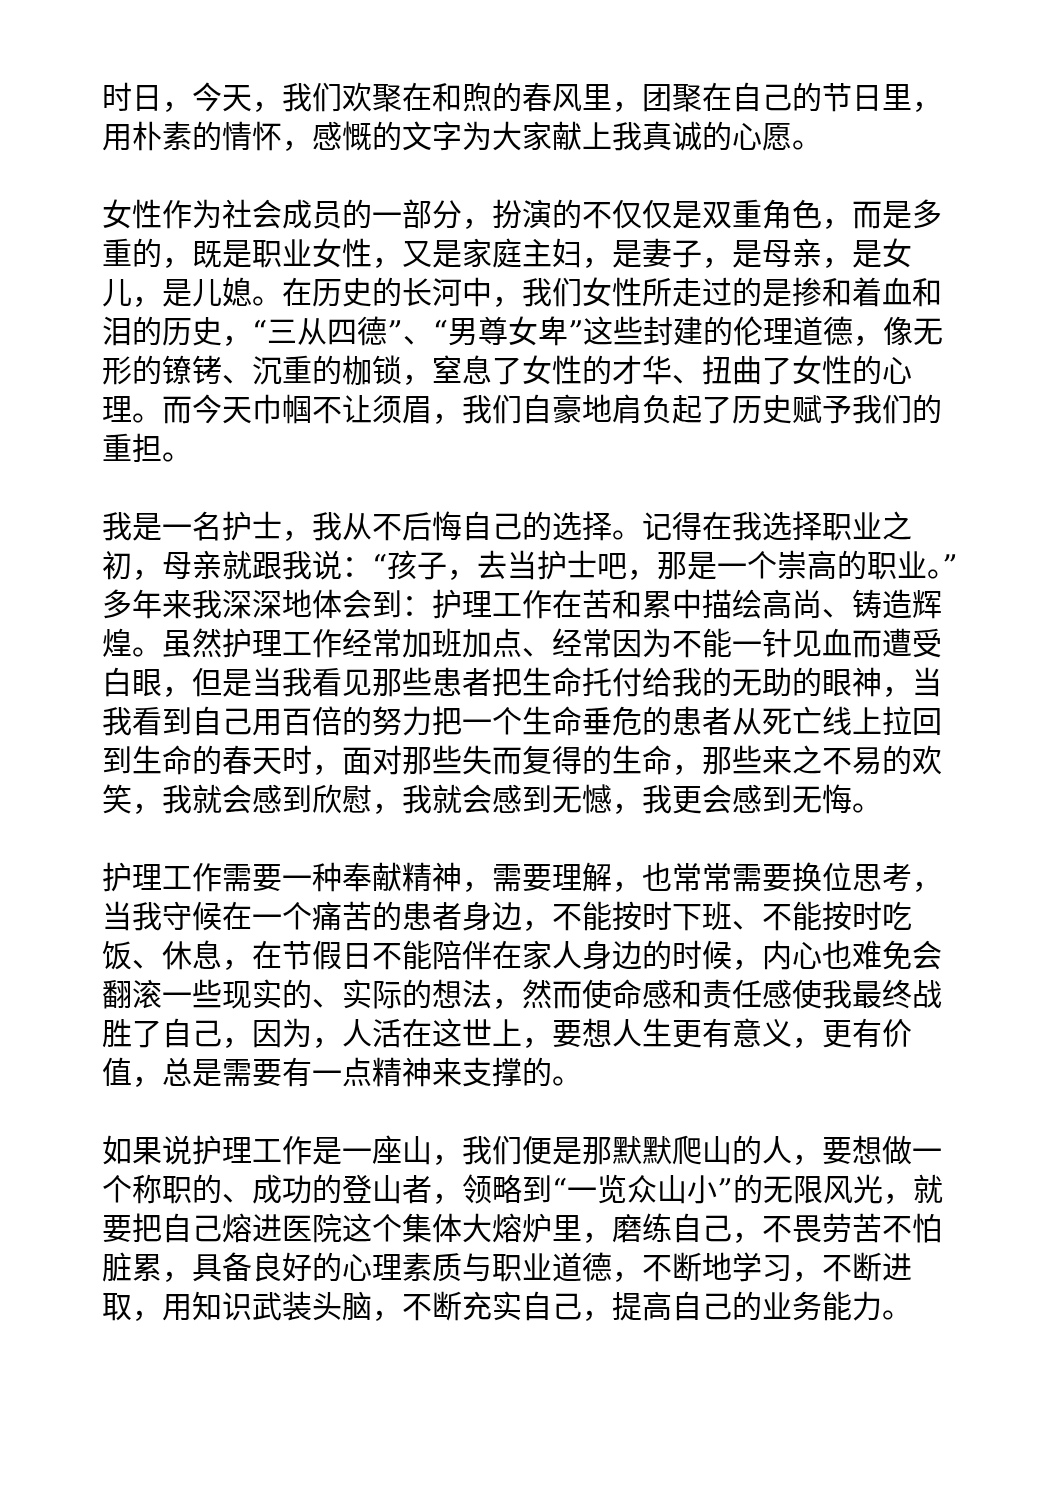时日，今天，我们欢聚在和煦的春风里，团聚在自己的节日里，用朴素的情怀，感慨的文字为大家献上我真诚的心愿。
女性作为社会成员的一部分，扮演的不仅仅是双重角色，而是多重的，既是职业女性，又是家庭主妇，是妻子，是母亲，是女儿，是儿媳。在历史的长河中，我们女性所走过的是掺和着血和泪的历史，“三从四德”、“男尊女卑”这些封建的伦理道德，像无形的镣铐、沉重的枷锁，窒息了女性的才华、扭曲了女性的心理。而今天巾帼不让须眉，我们自豪地肩负起了历史赋予我们的重担。
我是一名护士，我从不后悔自己的选择。记得在我选择职业之初，母亲就跟我说：“孩子，去当护士吧，那是一个崇高的职业。”多年来我深深地体会到：护理工作在苦和累中描绘高尚、铸造辉煌。虽然护理工作经常加班加点、经常因为不能一针见血而遭受白眼，但是当我看见那些患者把生命托付给我的无助的眼神，当我看到自己用百倍的努力把一个生命垂危的患者从死亡线上拉回到生命的春天时，面对那些失而复得的生命，那些来之不易的欢笑，我就会感到欣慰，我就会感到无憾，我更会感到无悔。
护理工作需要一种奉献精神，需要理解，也常常需要换位思考，当我守候在一个痛苦的患者身边，不能按时下班、不能按时吃饭、休息，在节假日不能陪伴在家人身边的时候，内心也难免会翻滚一些现实的、实际的想法，然而使命感和责任感使我最终战胜了自己，因为，人活在这世上，要想人生更有意义，更有价值，总是需要有一点精神来支撑的。
如果说护理工作是一座山，我们便是那默默爬山的人，要想做一个称职的、成功的登山者，领略到“一览众山小”的无限风光，就要把自己熔进医院这个集体大熔炉里，磨练自己，不畏劳苦不怕脏累，具备良好的心理素质与职业道德，不断地学习，不断进取，用知识武装头脑，不断充实自己，提高自己的业务能力。